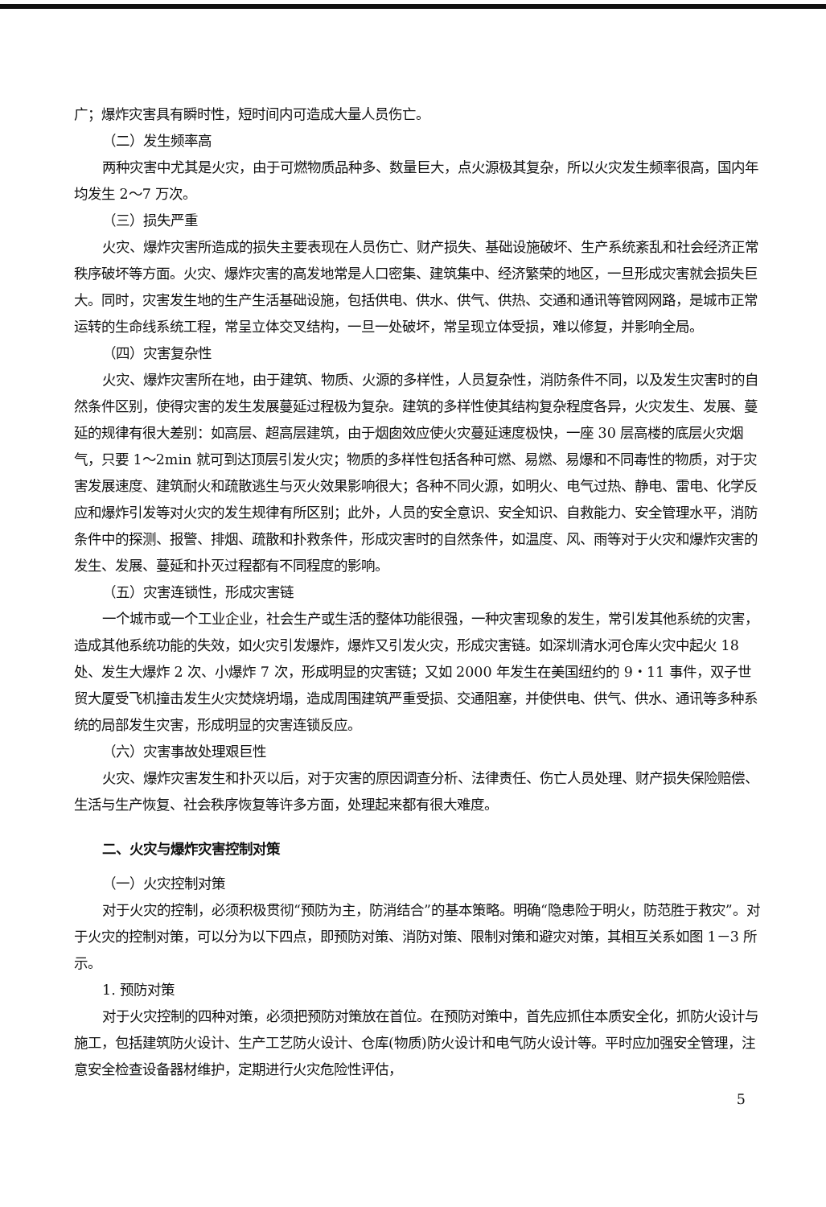广；爆炸灾害具有瞬时性，短时间内可造成大量人员伤亡。
（二）发生频率高
两种灾害中尤其是火灾，由于可燃物质品种多、数量巨大，点火源极其复杂，所以火灾发生频率很高，国内年均发生 2～7 万次。
（三）损失严重
火灾、爆炸灾害所造成的损失主要表现在人员伤亡、财产损失、基础设施破坏、生产系统紊乱和社会经济正常秩序破坏等方面。火灾、爆炸灾害的高发地常是人口密集、建筑集中、经济繁荣的地区，一旦形成灾害就会损失巨大。同时，灾害发生地的生产生活基础设施，包括供电、供水、供气、供热、交通和通讯等管网网路，是城市正常运转的生命线系统工程，常呈立体交叉结构，一旦一处破坏，常呈现立体受损，难以修复，并影响全局。
（四）灾害复杂性
火灾、爆炸灾害所在地，由于建筑、物质、火源的多样性，人员复杂性，消防条件不同，以及发生灾害时的自然条件区别，使得灾害的发生发展蔓延过程极为复杂。建筑的多样性使其结构复杂程度各异，火灾发生、发展、蔓延的规律有很大差别：如高层、超高层建筑，由于烟囱效应使火灾蔓延速度极快，一座 30 层高楼的底层火灾烟气，只要 1～2min 就可到达顶层引发火灾；物质的多样性包括各种可燃、易燃、易爆和不同毒性的物质，对于灾害发展速度、建筑耐火和疏散逃生与灭火效果影响很大；各种不同火源，如明火、电气过热、静电、雷电、化学反应和爆炸引发等对火灾的发生规律有所区别；此外，人员的安全意识、安全知识、自救能力、安全管理水平，消防条件中的探测、报警、排烟、疏散和扑救条件，形成灾害时的自然条件，如温度、风、雨等对于火灾和爆炸灾害的发生、发展、蔓延和扑灭过程都有不同程度的影响。
（五）灾害连锁性，形成灾害链
一个城市或一个工业企业，社会生产或生活的整体功能很强，一种灾害现象的发生，常引发其他系统的灾害，造成其他系统功能的失效，如火灾引发爆炸，爆炸又引发火灾，形成灾害链。如深圳清水河仓库火灾中起火 18 处、发生大爆炸 2 次、小爆炸 7 次，形成明显的灾害链；又如 2000 年发生在美国纽约的 9・11 事件，双子世贸大厦受飞机撞击发生火灾焚烧坍塌，造成周围建筑严重受损、交通阻塞，并使供电、供气、供水、通讯等多种系统的局部发生灾害，形成明显的灾害连锁反应。
（六）灾害事故处理艰巨性
火灾、爆炸灾害发生和扑灭以后，对于灾害的原因调查分析、法律责任、伤亡人员处理、财产损失保险赔偿、生活与生产恢复、社会秩序恢复等许多方面，处理起来都有很大难度。
二、火灾与爆炸灾害控制对策
（一）火灾控制对策
对于火灾的控制，必须积极贯彻“预防为主，防消结合”的基本策略。明确“隐患险于明火，防范胜于救灾”。对于火灾的控制对策，可以分为以下四点，即预防对策、消防对策、限制对策和避灾对策，其相互关系如图 1－3 所示。
1. 预防对策
对于火灾控制的四种对策，必须把预防对策放在首位。在预防对策中，首先应抓住本质安全化，抓防火设计与施工，包括建筑防火设计、生产工艺防火设计、仓库(物质)防火设计和电气防火设计等。平时应加强安全管理，注意安全检查设备器材维护，定期进行火灾危险性评估，
5